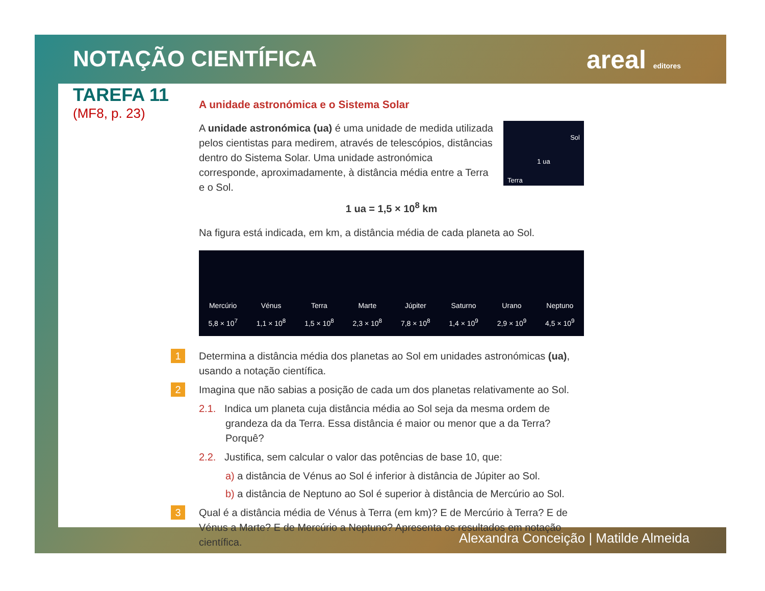NOTAÇÃO CIENTÍFICA areal editores
TAREFA 11
(MF8, p. 23)
A unidade astronómica e o Sistema Solar
Sol
1 ua
Terra
A unidade astronómica (ua) é uma unidade de medida utilizada pelos cientistas para medirem, através de telescópios, distâncias dentro do Sistema Solar. Uma unidade astronómica corresponde, aproximadamente, à distância média entre a Terra e o Sol.
1 ua = 1,5 × 10<sup>8</sup> km
Na figura está indicada, em km, a distância média de cada planeta ao Sol.
Mercúrio
5,8 × 10<sup>7</sup>
Vénus
1,1 × 10<sup>8</sup>
Terra
1,5 × 10<sup>8</sup>
Marte
2,3 × 10<sup>8</sup>
Júpiter
7,8 × 10<sup>8</sup>
Saturno
1,4 × 10<sup>9</sup>
Urano
2,9 × 10<sup>9</sup>
Neptuno
4,5 × 10<sup>9</sup>
1 Determina a distância média dos planetas ao Sol em unidades astronómicas (ua), usando a notação científica.
2 Imagina que não sabias a posição de cada um dos planetas relativamente ao Sol.
2.1. Indica um planeta cuja distância média ao Sol seja da mesma ordem de grandeza da da Terra. Essa distância é maior ou menor que a da Terra? Porquê?
2.2. Justifica, sem calcular o valor das potências de base 10, que:
a) a distância de Vénus ao Sol é inferior à distância de Júpiter ao Sol.
b) a distância de Neptuno ao Sol é superior à distância de Mercúrio ao Sol.
3 Qual é a distância média de Vénus à Terra (em km)? E de Mercúrio à Terra? E de Vénus a Marte? E de Mercúrio a Neptuno? Apresenta os resultados em notação científica.
Alexandra Conceição | Matilde Almeida